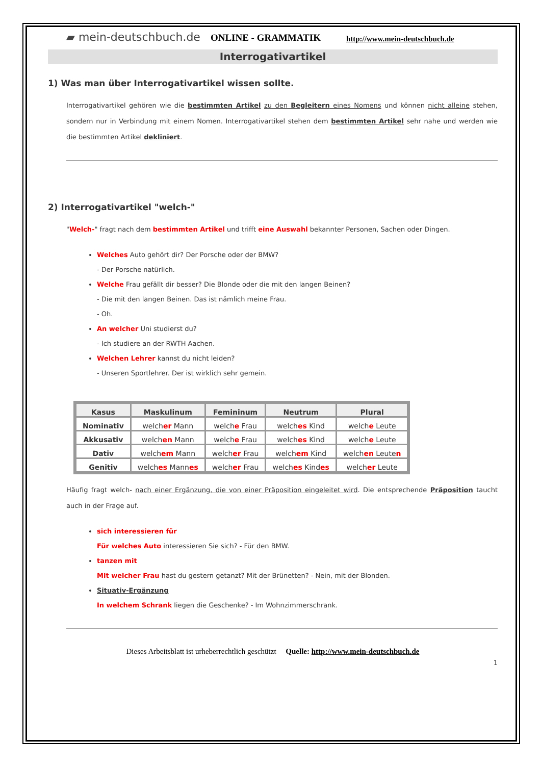▰ mein-deutschbuch.de ONLINE - GRAMMATIK http://www.mein-deutschbuch.de
Interrogativartikel
1) Was man über Interrogativartikel wissen sollte.
Interrogativartikel gehören wie die bestimmten Artikel zu den Begleitern eines Nomens und können nicht alleine stehen, sondern nur in Verbindung mit einem Nomen. Interrogativartikel stehen dem bestimmten Artikel sehr nahe und werden wie die bestimmten Artikel dekliniert.
2) Interrogativartikel "welch-"
"Welch-" fragt nach dem bestimmten Artikel und trifft eine Auswahl bekannter Personen, Sachen oder Dingen.
Welches Auto gehört dir? Der Porsche oder der BMW?
- Der Porsche natürlich.
Welche Frau gefällt dir besser? Die Blonde oder die mit den langen Beinen?
- Die mit den langen Beinen. Das ist nämlich meine Frau.
- Oh.
An welcher Uni studierst du?
- Ich studiere an der RWTH Aachen.
Welchen Lehrer kannst du nicht leiden?
- Unseren Sportlehrer. Der ist wirklich sehr gemein.
| Kasus | Maskulinum | Femininum | Neutrum | Plural |
| --- | --- | --- | --- | --- |
| Nominativ | welch er Mann | welch e Frau | welch es Kind | welch e Leute |
| Akkusativ | welch en Mann | welch e Frau | welch es Kind | welch e Leute |
| Dativ | welch em Mann | welch er Frau | welch em Kind | welch en Leute n |
| Genitiv | welch es Mann es | welch er Frau | welch es Kind es | welch er Leute |
Häufig fragt welch- nach einer Ergänzung, die von einer Präposition eingeleitet wird. Die entsprechende Präposition taucht auch in der Frage auf.
sich interessieren für
Für welches Auto interessieren Sie sich? - Für den BMW.
tanzen mit
Mit welcher Frau hast du gestern getanzt? Mit der Brünetten? - Nein, mit der Blonden.
Situativ-Ergänzung
In welchem Schrank liegen die Geschenke? - Im Wohnzimmerschrank.
Dieses Arbeitsblatt ist urheberrechtlich geschützt Quelle: http://www.mein-deutschbuch.de
1